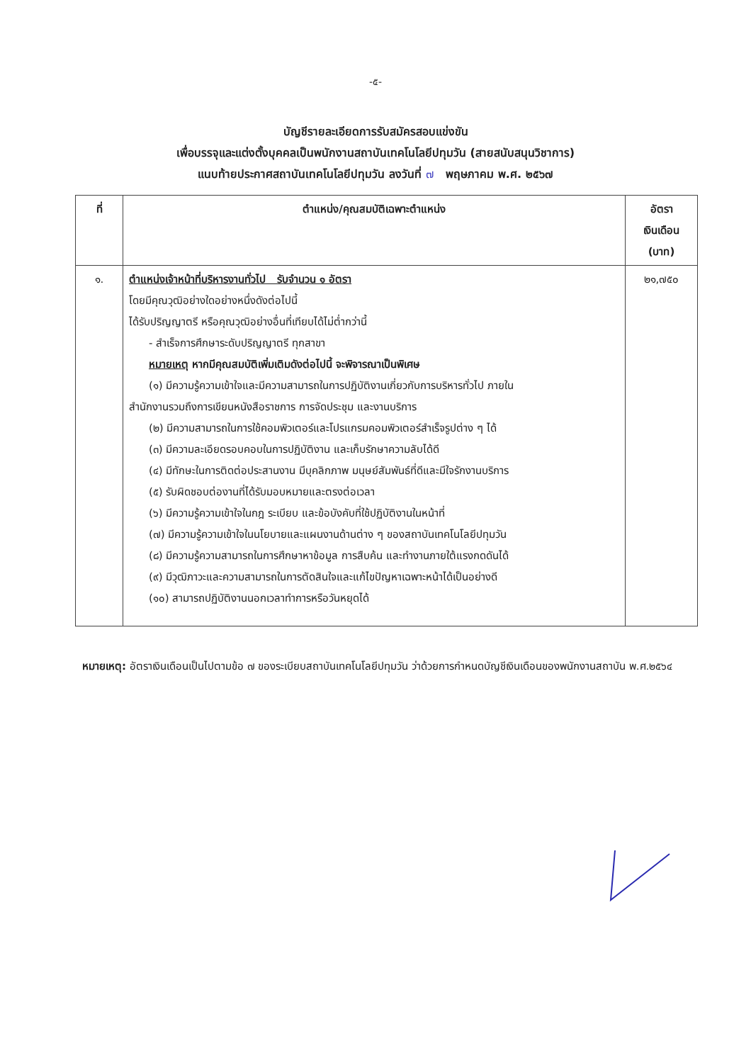-๕-
บัญชีรายละเอียดการรับสมัครสอบแข่งขัน
เพื่อบรรจุและแต่งตั้งบุคคลเป็นพนักงานสถาบันเทคโนโลยีปทุมวัน (สายสนับสนุนวิชาการ)
แนบท้ายประกาศสถาบันเทคโนโลยีปทุมวัน ลงวันที่ ๗ พฤษภาคม พ.ศ. ๒๕๖๗
| ที่ | ตำแหน่ง/คุณสมบัติเฉพาะตำแหน่ง | อัตรา เงินเดือน (บาท) |
| --- | --- | --- |
| ๑. | ตำแหน่งเจ้าหน้าที่บริหารงานทั่วไป รับจำนวน ๑ อัตรา โดยมีคุณวุฒิอย่างใดอย่างหนึ่งดังต่อไปนี้ ได้รับปริญญาตรี หรือคุณวุฒิอย่างอื่นที่เทียบได้ไม่ต่ำกว่านี้ - สำเร็จการศึกษาระดับปริญญาตรี ทุกสาขา หมายเหตุ หากมีคุณสมบัติเพิ่มเติมดังต่อไปนี้ จะพิจารณาเป็นพิเศษ (๑) มีความรู้ความเข้าใจและมีความสามารถในการปฏิบัติงานเกี่ยวกับการบริหารทั่วไป ภายใน สำนักงานรวมถึงการเขียนหนังสือราชการ การจัดประชุม และงานบริการ (๒) มีความสามารถในการใช้คอมพิวเตอร์และโปรแกรมคอมพิวเตอร์สำเร็จรูปต่าง ๆ ได้ (๓) มีความละเอียดรอบคอบในการปฏิบัติงาน และเก็บรักษาความลับได้ดี (๔) มีทักษะในการติดต่อประสานงาน มีบุคลิกภาพ มนุษย์สัมพันธ์ที่ดีและมีใจรักงานบริการ (๕) รับผิดชอบต่องานที่ได้รับมอบหมายและตรงต่อเวลา (๖) มีความรู้ความเข้าใจในกฎ ระเบียบ และข้อบังคับที่ใช้ปฏิบัติงานในหน้าที่ (๗) มีความรู้ความเข้าใจในนโยบายและแผนงานด้านต่าง ๆ ของสถาบันเทคโนโลยีปทุมวัน (๘) มีความรู้ความสามารถในการศึกษาหาข้อมูล การสืบค้น และทำงานภายใต้แรงกดดันได้ (๙) มีวุฒิภาวะและความสามารถในการตัดสินใจและแก้ไขปัญหาเฉพาะหน้าได้เป็นอย่างดี (๑๐) สามารถปฏิบัติงานนอกเวลาทำการหรือวันหยุดได้ | ๒๑,๗๕๐ |
หมายเหตุ: อัตราเงินเดือนเป็นไปตามข้อ ๗ ของระเบียบสถาบันเทคโนโลยีปทุมวัน ว่าด้วยการกำหนดบัญชีเงินเดือนของพนักงานสถาบัน พ.ศ.๒๕๖๔